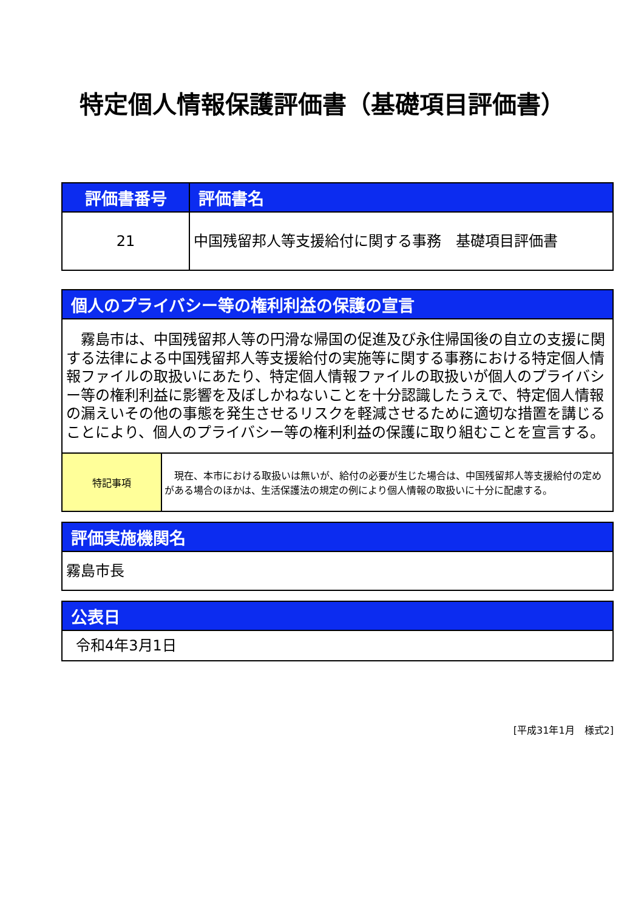特定個人情報保護評価書（基礎項目評価書）
| 評価書番号 | 評価書名 |
| --- | --- |
| 21 | 中国残留邦人等支援給付に関する事務 基礎項目評価書 |
| 個人のプライバシー等の権利利益の保護の宣言 | |
| --- | --- |
| 霧島市は、中国残留邦人等の円滑な帰国の促進及び永住帰国後の自立の支援に関する法律による中国残留邦人等支援給付の実施等に関する事務における特定個人情報ファイルの取扱いにあたり、特定個人情報ファイルの取扱いが個人のプライバシー等の権利利益に影響を及ぼしかねないことを十分認識したうえで、特定個人情報の漏えいその他の事態を発生させるリスクを軽減させるために適切な措置を講じることにより、個人のプライバシー等の権利利益の保護に取り組むことを宣言する。 | |
| 特記事項 | 現在、本市における取扱いは無いが、給付の必要が生じた場合は、中国残留邦人等支援給付の定めがある場合のほかは、生活保護法の規定の例により個人情報の取扱いに十分に配慮する。 |
| 評価実施機関名 |
| --- |
| 霧島市長 |
| 公表日 |
| --- |
| 令和4年3月1日 |
[平成31年1月　様式2]